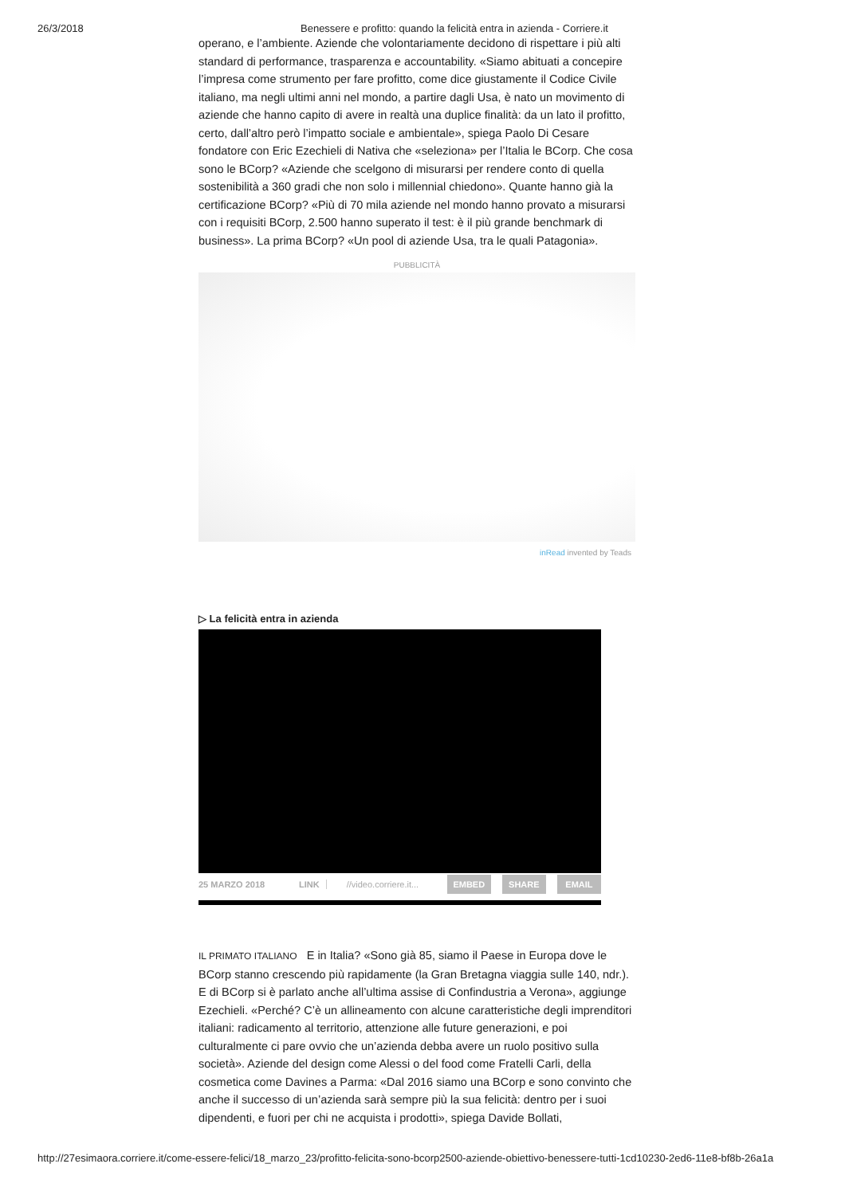26/3/2018 Benessere e profitto: quando la felicità entra in azienda - Corriere.it
operano, e l’ambiente. Aziende che volontariamente decidono di rispettare i più alti standard di performance, trasparenza e accountability. «Siamo abituati a concepire l’impresa come strumento per fare profitto, come dice giustamente il Codice Civile italiano, ma negli ultimi anni nel mondo, a partire dagli Usa, è nato un movimento di aziende che hanno capito di avere in realtà una duplice finalità: da un lato il profitto, certo, dall’altro però l’impatto sociale e ambientale», spiega Paolo Di Cesare fondatore con Eric Ezechieli di Nativa che «seleziona» per l’Italia le BCorp. Che cosa sono le BCorp? «Aziende che scelgono di misurarsi per rendere conto di quella sostenibilità a 360 gradi che non solo i millennial chiedono». Quante hanno già la certificazione BCorp? «Più di 70 mila aziende nel mondo hanno provato a misurarsi con i requisiti BCorp, 2.500 hanno superato il test: è il più grande benchmark di business». La prima BCorp? «Un pool di aziende Usa, tra le quali Patagonia».
PUBBLICITÀ
inRead invented by Teads
▷ La felicità entra in azienda
25 MARZO 2018 LINK //video.corriere.it... EMBED SHARE EMAIL
IL PRIMATO ITALIANO E in Italia? «Sono già 85, siamo il Paese in Europa dove le BCorp stanno crescendo più rapidamente (la Gran Bretagna viaggia sulle 140, ndr.). E di BCorp si è parlato anche all’ultima assise di Confindustria a Verona», aggiunge Ezechieli. «Perché? C’è un allineamento con alcune caratteristiche degli imprenditori italiani: radicamento al territorio, attenzione alle future generazioni, e poi culturalmente ci pare ovvio che un’azienda debba avere un ruolo positivo sulla società». Aziende del design come Alessi o del food come Fratelli Carli, della cosmetica come Davines a Parma: «Dal 2016 siamo una BCorp e sono convinto che anche il successo di un’azienda sarà sempre più la sua felicità: dentro per i suoi dipendenti, e fuori per chi ne acquista i prodotti», spiega Davide Bollati,
http://27esimaora.corriere.it/come-essere-felici/18_marzo_23/profitto-felicita-sono-bcorp2500-aziende-obiettivo-benessere-tutti-1cd10230-2ed6-11e8-bf8b-26a1a